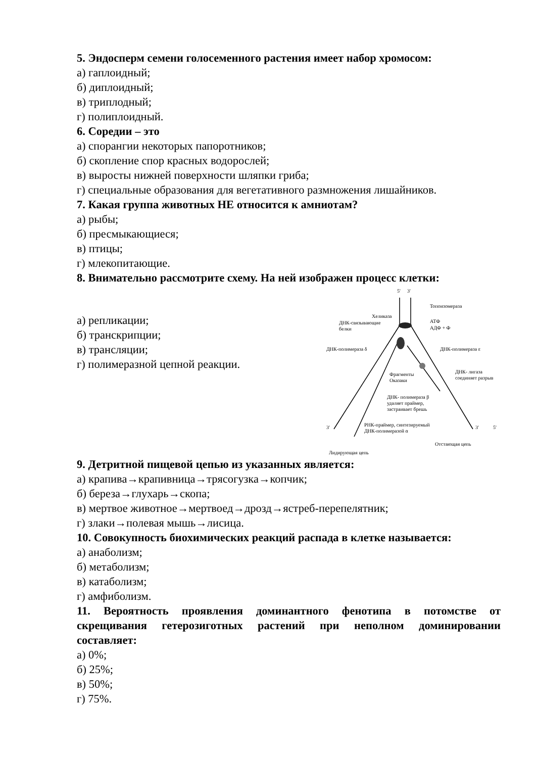5. Эндосперм семени голосеменного растения имеет набор хромосом:
а) гаплоидный;
б) диплоидный;
в) триплодный;
г) полиплоидный.
6. Соредии – это
а) спорангии некоторых папоротников;
б) скопление спор красных водорослей;
в) выросты нижней поверхности шляпки гриба;
г) специальные образования для вегетативного размножения лишайников.
7. Какая группа животных НЕ относится к амниотам?
а) рыбы;
б) пресмыкающиеся;
в) птицы;
г) млекопитающие.
8. Внимательно рассмотрите схему. На ней изображен процесс клетки:
а) репликации;
б) транскрипции;
в) трансляции;
г) полимеразной цепной реакции.
5'
3'
Топоизомераза
Хеликаза
АТФ
АДФ + Ф
ДНК-связывающие
белки
ДНК-полимераза δ
ДНК-полимераза ε
Фрагменты
Оказаки
ДНК- лигаза
соединяет разрыв
ДНК- полимераза β
удаляет праймер,
застраивает брешь
РНК-праймер, синтезируемый
ДНК-полимеразой α
3'
3'
5'
Лидирующая цепь
Отстающая цепь
9. Детритной пищевой цепью из указанных является:
а) крапива→крапивница→трясогузка→копчик;
б) береза→глухарь→скопа;
в) мертвое животное→мертвоед→дрозд→ястреб-перепелятник;
г) злаки→полевая мышь→лисица.
10. Совокупность биохимических реакций распада в клетке называется:
а) анаболизм;
б) метаболизм;
в) катаболизм;
г) амфиболизм.
11. Вероятность проявления доминантного фенотипа в потомстве от скрещивания гетерозиготных растений при неполном доминировании составляет:
а) 0%;
б) 25%;
в) 50%;
г) 75%.